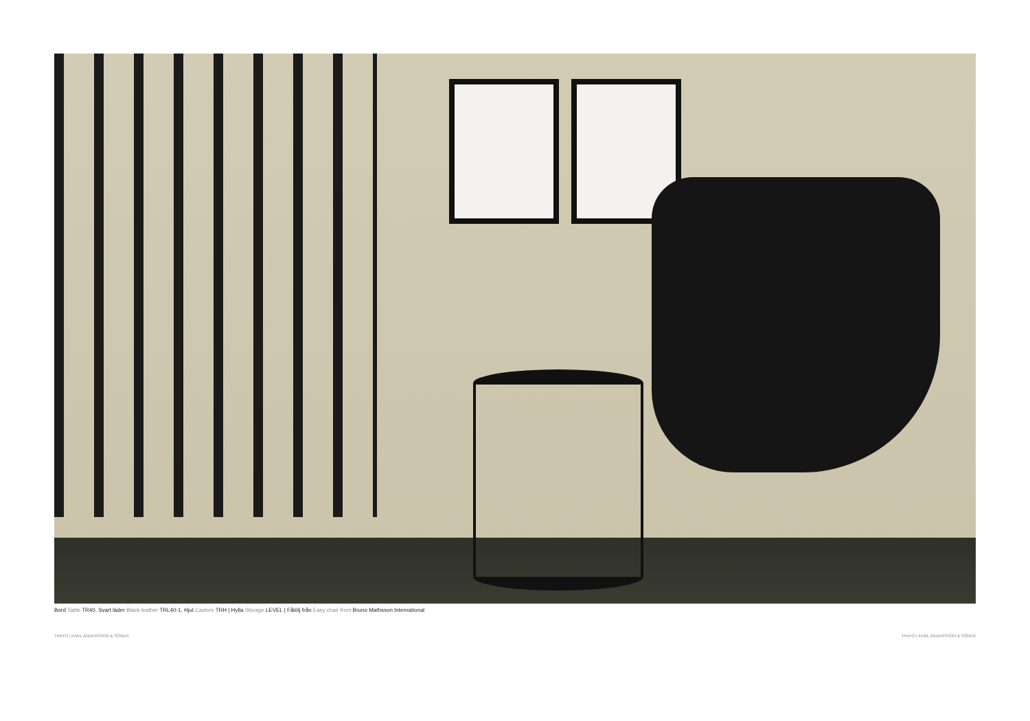Bord Table TR40, Svart läder Black leather TRL40-1, Hjul Castors TRH | Hylla Storage LEVEL | Fåtölj från Easy chair from Bruno Mathsson International
TRAYO | KARL ANDERSSON & SÖNER TRAYO | KARL ANDERSSON & SÖNER